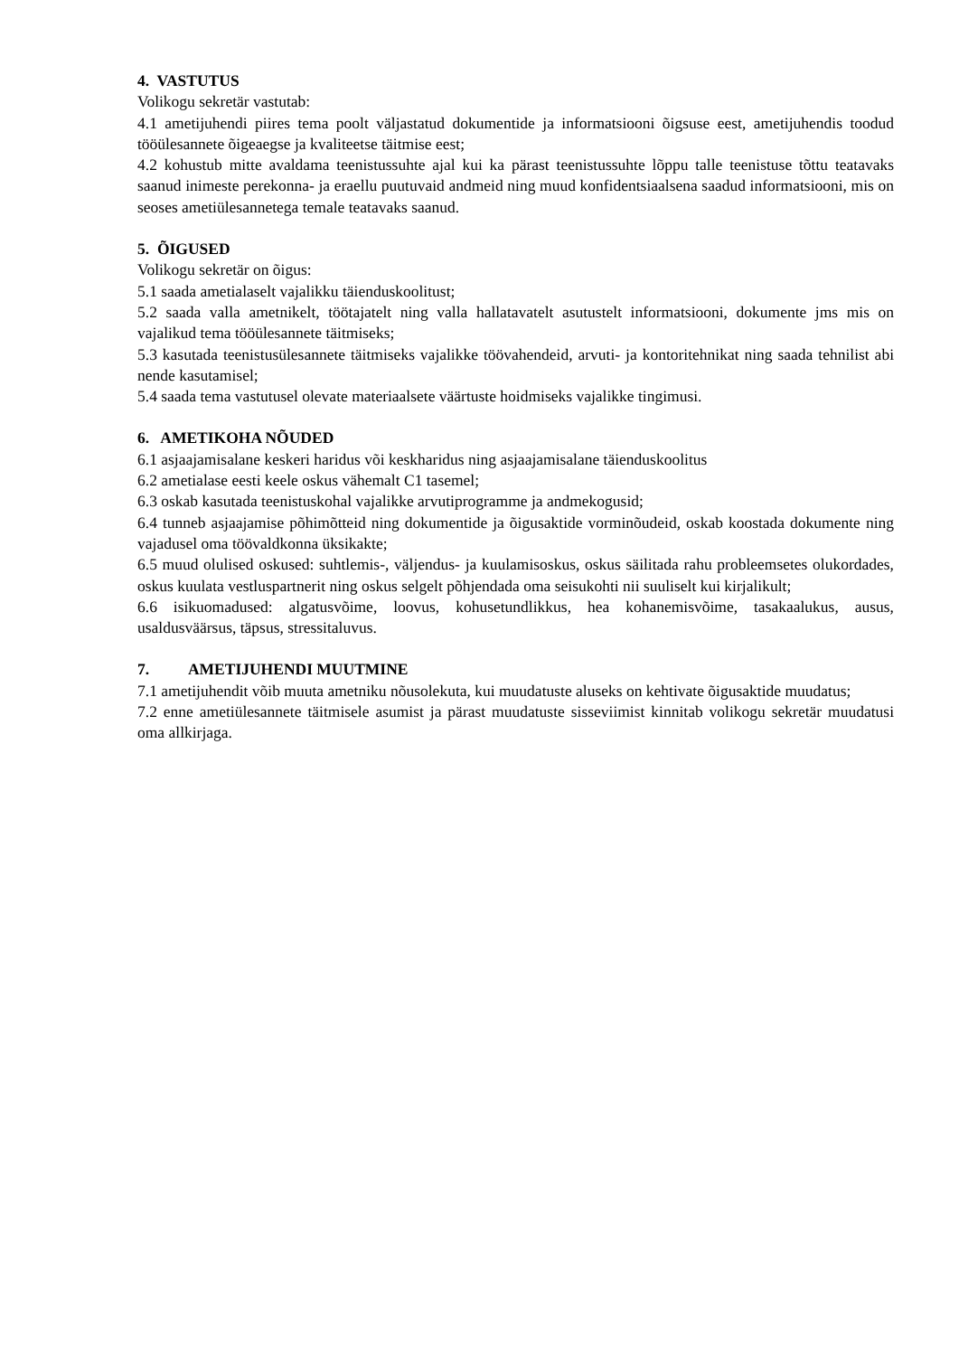4. VASTUTUS
Volikogu sekretär vastutab:
4.1 ametijuhendi piires tema poolt väljastatud dokumentide ja informatsiooni õigsuse eest, ametijuhendis toodud tööülesannete õigeaegse ja kvaliteetse täitmise eest;
4.2 kohustub mitte avaldama teenistussuhte ajal kui ka pärast teenistussuhte lõppu talle teenistuse tõttu teatavaks saanud inimeste perekonna- ja eraellu puutuvaid andmeid ning muud konfidentsiaalsena saadud informatsiooni, mis on seoses ametiülesannetega temale teatavaks saanud.
5. ÕIGUSED
Volikogu sekretär on õigus:
5.1 saada ametialaselt vajalikku täienduskoolitust;
5.2 saada valla ametnikelt, töötajatelt ning valla hallatavatelt asutustelt informatsiooni, dokumente jms mis on vajalikud tema tööülesannete täitmiseks;
5.3 kasutada teenistusülesannete täitmiseks vajalikke töövahendeid, arvuti- ja kontoritehnikat ning saada tehnilist abi nende kasutamisel;
5.4 saada tema vastutusel olevate materiaalsete väärtuste hoidmiseks vajalikke tingimusi.
6. AMETIKOHA NÕUDED
6.1 asjaajamisalane keskeri haridus või keskharidus ning asjaajamisalane täienduskoolitus
6.2 ametialase eesti keele oskus vähemalt C1 tasemel;
6.3 oskab kasutada teenistuskohal vajalikke arvutiprogramme ja andmekogusid;
6.4 tunneb asjaajamise põhimõtteid ning dokumentide ja õigusaktide vorminõudeid, oskab koostada dokumente ning vajadusel oma töövaldkonna üksikakte;
6.5 muud olulised oskused: suhtlemis-, väljendus- ja kuulamisoskus, oskus säilitada rahu probleemsetes olukordades, oskus kuulata vestluspartnerit ning oskus selgelt põhjendada oma seisukohti nii suuliselt kui kirjalikult;
6.6 isikuomadused: algatusvõime, loovus, kohusetundlikkus, hea kohanemisvõime, tasakaalukus, ausus, usaldusväärsus, täpsus, stressitaluvus.
7. AMETIJUHENDI MUUTMINE
7.1 ametijuhendit võib muuta ametniku nõusolekuta, kui muudatuste aluseks on kehtivate õigusaktide muudatus;
7.2 enne ametiülesannete täitmisele asumist ja pärast muudatuste sisseviimist kinnitab volikogu sekretär muudatusi oma allkirjaga.